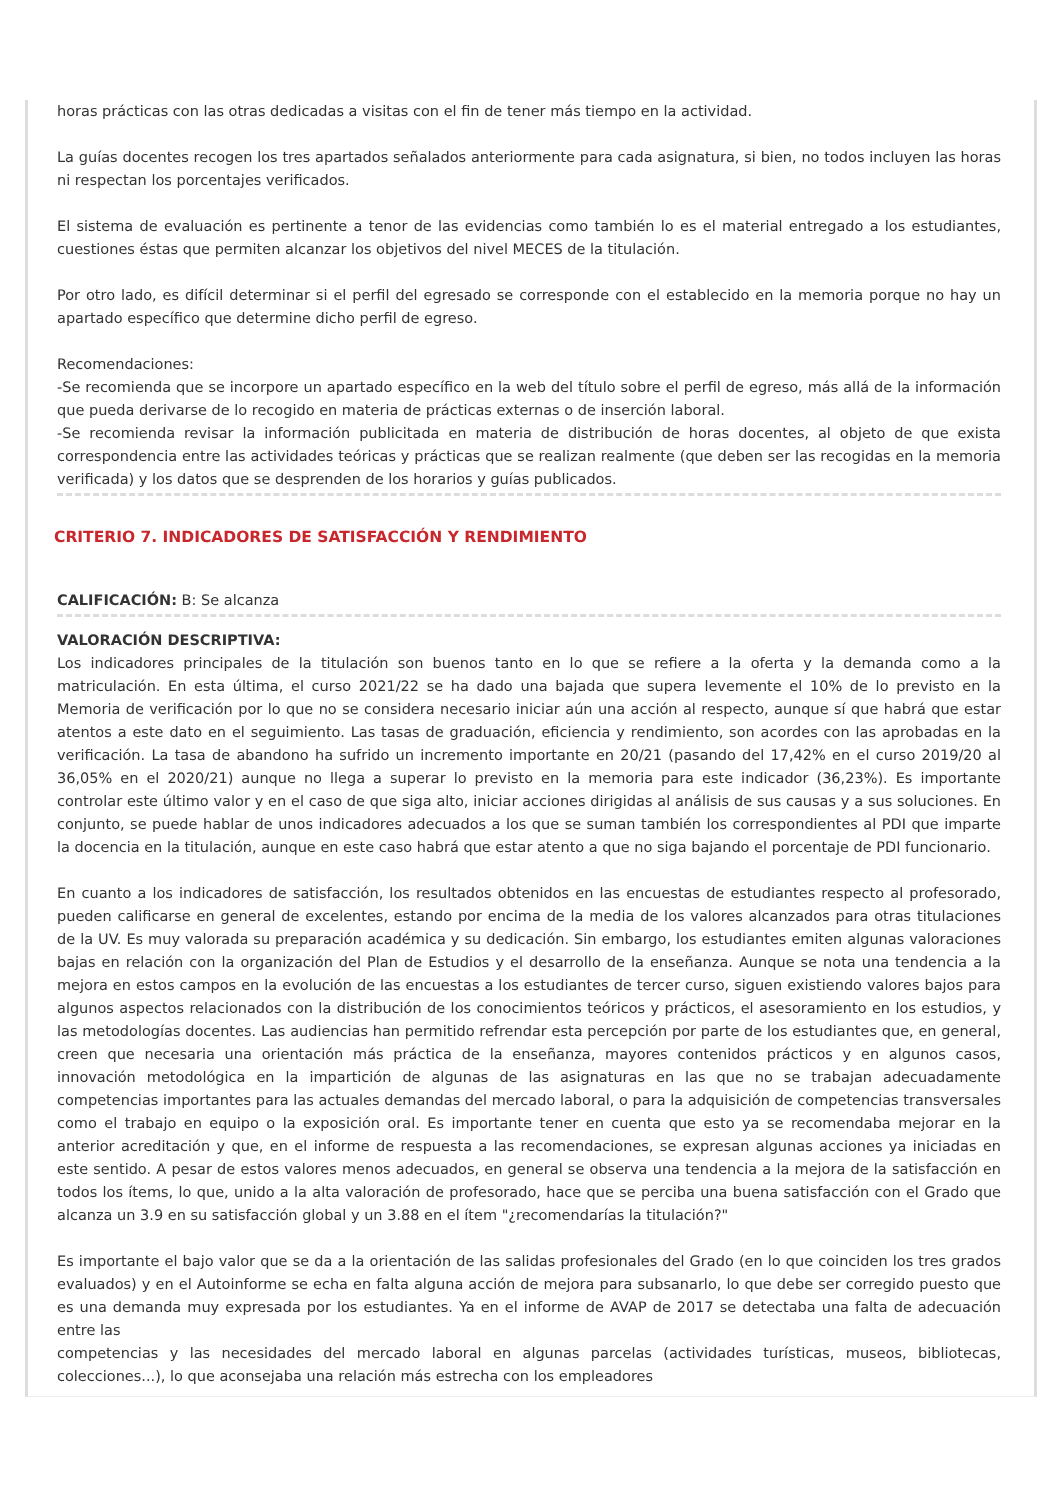horas prácticas con las otras dedicadas a visitas con el fin de tener más tiempo en la actividad.
La guías docentes recogen los tres apartados señalados anteriormente para cada asignatura, si bien, no todos incluyen las horas ni respectan los porcentajes verificados.
El sistema de evaluación es pertinente a tenor de las evidencias como también lo es el material entregado a los estudiantes, cuestiones éstas que permiten alcanzar los objetivos del nivel MECES de la titulación.
Por otro lado, es difícil determinar si el perfil del egresado se corresponde con el establecido en la memoria porque no hay un apartado específico que determine dicho perfil de egreso.
Recomendaciones:
-Se recomienda que se incorpore un apartado específico en la web del título sobre el perfil de egreso, más allá de la información que pueda derivarse de lo recogido en materia de prácticas externas o de inserción laboral.
-Se recomienda revisar la información publicitada en materia de distribución de horas docentes, al objeto de que exista correspondencia entre las actividades teóricas y prácticas que se realizan realmente (que deben ser las recogidas en la memoria verificada) y los datos que se desprenden de los horarios y guías publicados.
CRITERIO 7. INDICADORES DE SATISFACCIÓN Y RENDIMIENTO
CALIFICACIÓN: B: Se alcanza
VALORACIÓN DESCRIPTIVA:
Los indicadores principales de la titulación son buenos tanto en lo que se refiere a la oferta y la demanda como a la matriculación. En esta última, el curso 2021/22 se ha dado una bajada que supera levemente el 10% de lo previsto en la Memoria de verificación por lo que no se considera necesario iniciar aún una acción al respecto, aunque sí que habrá que estar atentos a este dato en el seguimiento. Las tasas de graduación, eficiencia y rendimiento, son acordes con las aprobadas en la verificación. La tasa de abandono ha sufrido un incremento importante en 20/21 (pasando del 17,42% en el curso 2019/20 al 36,05% en el 2020/21) aunque no llega a superar lo previsto en la memoria para este indicador (36,23%). Es importante controlar este último valor y en el caso de que siga alto, iniciar acciones dirigidas al análisis de sus causas y a sus soluciones. En conjunto, se puede hablar de unos indicadores adecuados a los que se suman también los correspondientes al PDI que imparte la docencia en la titulación, aunque en este caso habrá que estar atento a que no siga bajando el porcentaje de PDI funcionario.
En cuanto a los indicadores de satisfacción, los resultados obtenidos en las encuestas de estudiantes respecto al profesorado, pueden calificarse en general de excelentes, estando por encima de la media de los valores alcanzados para otras titulaciones de la UV. Es muy valorada su preparación académica y su dedicación. Sin embargo, los estudiantes emiten algunas valoraciones bajas en relación con la organización del Plan de Estudios y el desarrollo de la enseñanza. Aunque se nota una tendencia a la mejora en estos campos en la evolución de las encuestas a los estudiantes de tercer curso, siguen existiendo valores bajos para algunos aspectos relacionados con la distribución de los conocimientos teóricos y prácticos, el asesoramiento en los estudios, y las metodologías docentes. Las audiencias han permitido refrendar esta percepción por parte de los estudiantes que, en general, creen que necesaria una orientación más práctica de la enseñanza, mayores contenidos prácticos y en algunos casos, innovación metodológica en la impartición de algunas de las asignaturas en las que no se trabajan adecuadamente competencias importantes para las actuales demandas del mercado laboral, o para la adquisición de competencias transversales como el trabajo en equipo o la exposición oral. Es importante tener en cuenta que esto ya se recomendaba mejorar en la anterior acreditación y que, en el informe de respuesta a las recomendaciones, se expresan algunas acciones ya iniciadas en este sentido. A pesar de estos valores menos adecuados, en general se observa una tendencia a la mejora de la satisfacción en todos los ítems, lo que, unido a la alta valoración de profesorado, hace que se perciba una buena satisfacción con el Grado que alcanza un 3.9 en su satisfacción global y un 3.88 en el ítem "¿recomendarías la titulación?"
Es importante el bajo valor que se da a la orientación de las salidas profesionales del Grado (en lo que coinciden los tres grados evaluados) y en el Autoinforme se echa en falta alguna acción de mejora para subsanarlo, lo que debe ser corregido puesto que es una demanda muy expresada por los estudiantes. Ya en el informe de AVAP de 2017 se detectaba una falta de adecuación entre las
competencias y las necesidades del mercado laboral en algunas parcelas (actividades turísticas, museos, bibliotecas, colecciones...), lo que aconsejaba una relación más estrecha con los empleadores